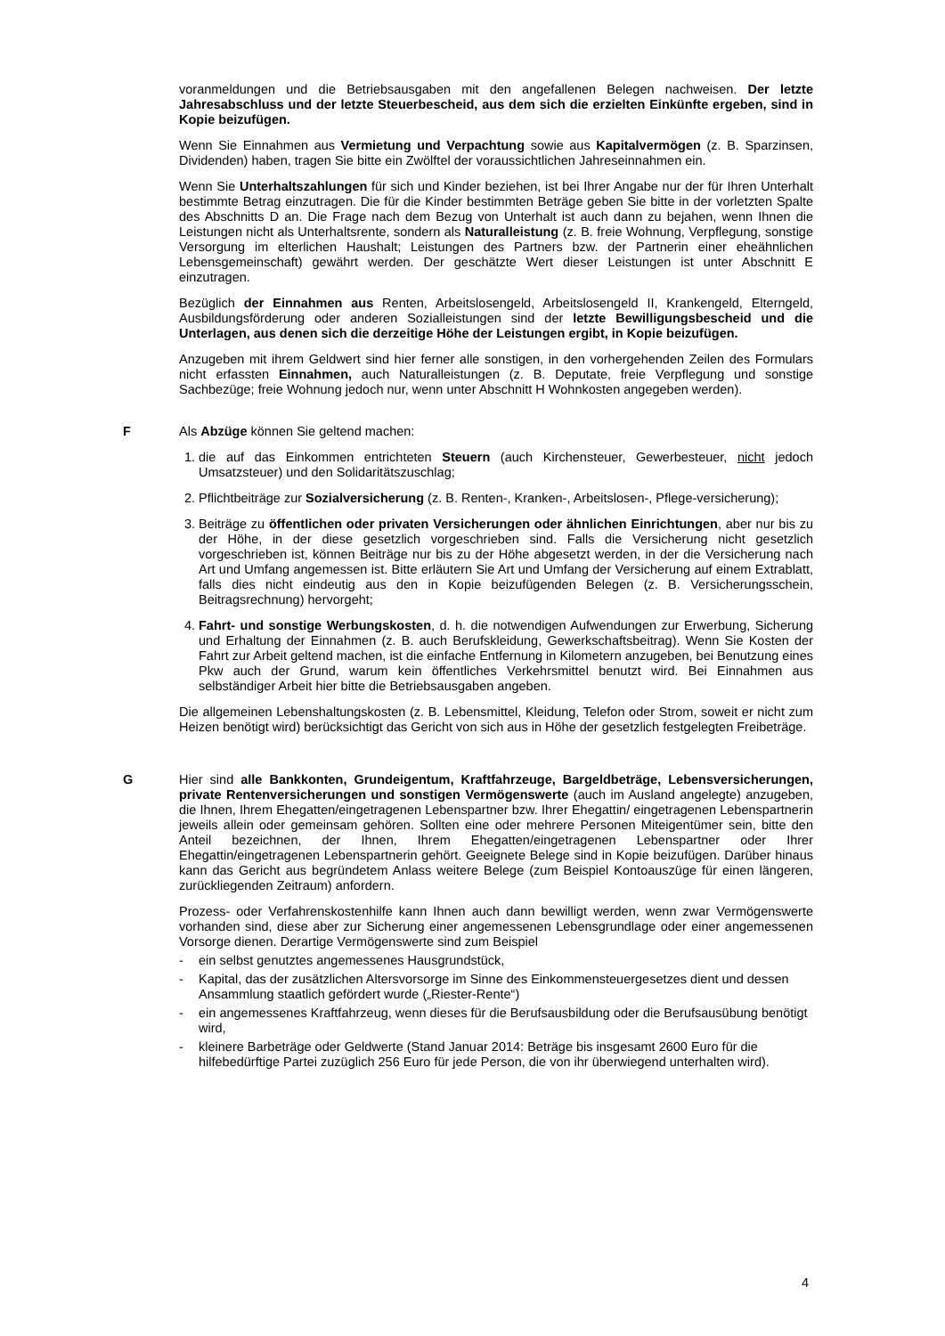voranmeldungen und die Betriebsausgaben mit den angefallenen Belegen nachweisen. Der letzte Jahresabschluss und der letzte Steuerbescheid, aus dem sich die erzielten Einkünfte ergeben, sind in Kopie beizufügen.
Wenn Sie Einnahmen aus Vermietung und Verpachtung sowie aus Kapitalvermögen (z. B. Sparzinsen, Dividenden) haben, tragen Sie bitte ein Zwölftel der voraussichtlichen Jahreseinnahmen ein.
Wenn Sie Unterhaltszahlungen für sich und Kinder beziehen, ist bei Ihrer Angabe nur der für Ihren Unterhalt bestimmte Betrag einzutragen. Die für die Kinder bestimmten Beträge geben Sie bitte in der vorletzten Spalte des Abschnitts D an. Die Frage nach dem Bezug von Unterhalt ist auch dann zu bejahen, wenn Ihnen die Leistungen nicht als Unterhaltsrente, sondern als Naturalleistung (z. B. freie Wohnung, Verpflegung, sonstige Versorgung im elterlichen Haushalt; Leistungen des Partners bzw. der Partnerin einer eheähnlichen Lebensgemeinschaft) gewährt werden. Der geschätzte Wert dieser Leistungen ist unter Abschnitt E einzutragen.
Bezüglich der Einnahmen aus Renten, Arbeitslosengeld, Arbeitslosengeld II, Krankengeld, Elterngeld, Ausbildungsförderung oder anderen Sozialleistungen sind der letzte Bewilligungsbescheid und die Unterlagen, aus denen sich die derzeitige Höhe der Leistungen ergibt, in Kopie beizufügen.
Anzugeben mit ihrem Geldwert sind hier ferner alle sonstigen, in den vorhergehenden Zeilen des Formulars nicht erfassten Einnahmen, auch Naturalleistungen (z. B. Deputate, freie Verpflegung und sonstige Sachbezüge; freie Wohnung jedoch nur, wenn unter Abschnitt H Wohnkosten angegeben werden).
F Als Abzüge können Sie geltend machen:
1. die auf das Einkommen entrichteten Steuern (auch Kirchensteuer, Gewerbesteuer, nicht jedoch Umsatzsteuer) und den Solidaritätszuschlag;
2. Pflichtbeiträge zur Sozialversicherung (z. B. Renten-, Kranken-, Arbeitslosen-, Pflege-versicherung);
3. Beiträge zu öffentlichen oder privaten Versicherungen oder ähnlichen Einrichtungen, aber nur bis zu der Höhe, in der diese gesetzlich vorgeschrieben sind. Falls die Versicherung nicht gesetzlich vorgeschrieben ist, können Beiträge nur bis zu der Höhe abgesetzt werden, in der die Versicherung nach Art und Umfang angemessen ist. Bitte erläutern Sie Art und Umfang der Versicherung auf einem Extrablatt, falls dies nicht eindeutig aus den in Kopie beizufügenden Belegen (z. B. Versicherungsschein, Beitragsrechnung) hervorgeht;
4. Fahrt- und sonstige Werbungskosten, d. h. die notwendigen Aufwendungen zur Erwerbung, Sicherung und Erhaltung der Einnahmen (z. B. auch Berufskleidung, Gewerkschaftsbeitrag). Wenn Sie Kosten der Fahrt zur Arbeit geltend machen, ist die einfache Entfernung in Kilometern anzugeben, bei Benutzung eines Pkw auch der Grund, warum kein öffentliches Verkehrsmittel benutzt wird. Bei Einnahmen aus selbständiger Arbeit hier bitte die Betriebsausgaben angeben.
Die allgemeinen Lebenshaltungskosten (z. B. Lebensmittel, Kleidung, Telefon oder Strom, soweit er nicht zum Heizen benötigt wird) berücksichtigt das Gericht von sich aus in Höhe der gesetzlich festgelegten Freibeträge.
G Hier sind alle Bankkonten, Grundeigentum, Kraftfahrzeuge, Bargeldbeträge, Lebensversicherungen, private Rentenversicherungen und sonstigen Vermögenswerte (auch im Ausland angelegte) anzugeben, die Ihnen, Ihrem Ehegatten/eingetragenen Lebenspartner bzw. Ihrer Ehegattin/ eingetragenen Lebenspartnerin jeweils allein oder gemeinsam gehören. Sollten eine oder mehrere Personen Miteigentümer sein, bitte den Anteil bezeichnen, der Ihnen, Ihrem Ehegatten/eingetragenen Lebenspartner oder Ihrer Ehegattin/eingetragenen Lebenspartnerin gehört. Geeignete Belege sind in Kopie beizufügen. Darüber hinaus kann das Gericht aus begründetem Anlass weitere Belege (zum Beispiel Kontoauszüge für einen längeren, zurückliegenden Zeitraum) anfordern.
Prozess- oder Verfahrenskostenhilfe kann Ihnen auch dann bewilligt werden, wenn zwar Vermögenswerte vorhanden sind, diese aber zur Sicherung einer angemessenen Lebensgrundlage oder einer angemessenen Vorsorge dienen. Derartige Vermögenswerte sind zum Beispiel
- ein selbst genutztes angemessenes Hausgrundstück,
- Kapital, das der zusätzlichen Altersvorsorge im Sinne des Einkommensteuergesetzes dient und dessen Ansammlung staatlich gefördert wurde („Riester-Rente“)
- ein angemessenes Kraftfahrzeug, wenn dieses für die Berufsausbildung oder die Berufsausübung benötigt wird,
- kleinere Barbeträge oder Geldwerte (Stand Januar 2014: Beträge bis insgesamt 2600 Euro für die hilfebedürftige Partei zuzüglich 256 Euro für jede Person, die von ihr überwiegend unterhalten wird).
4